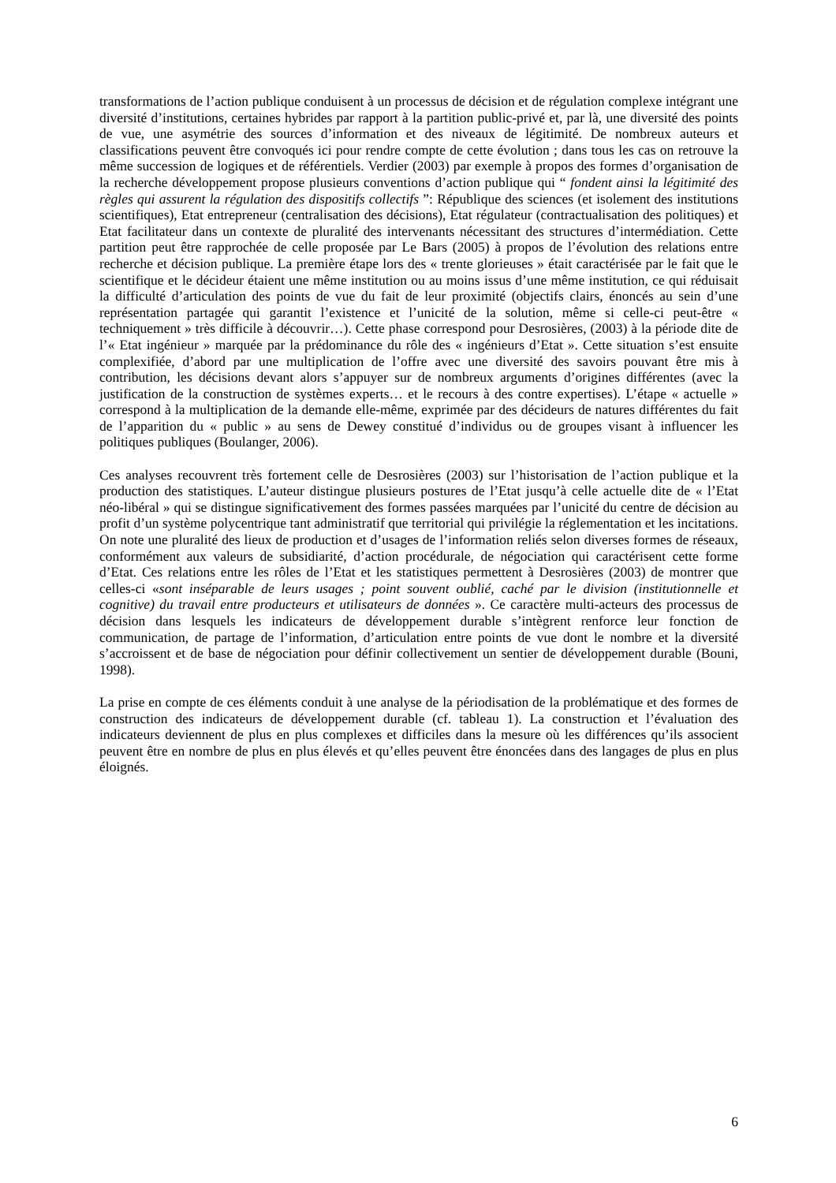transformations de l’action publique conduisent à un processus de décision et de régulation complexe intégrant une diversité d’institutions, certaines hybrides par rapport à la partition public-privé et, par là, une diversité des points de vue, une asymétrie des sources d’information et des niveaux de légitimité. De nombreux auteurs et classifications peuvent être convoqués ici pour rendre compte de cette évolution ; dans tous les cas on retrouve la même succession de logiques et de référentiels. Verdier (2003) par exemple à propos des formes d’organisation de la recherche développement propose plusieurs conventions d’action publique qui “ fondent ainsi la légitimité des règles qui assurent la régulation des dispositifs collectifs ”: République des sciences (et isolement des institutions scientifiques), Etat entrepreneur (centralisation des décisions), Etat régulateur (contractualisation des politiques) et Etat facilitateur dans un contexte de pluralité des intervenants nécessitant des structures d’intermédiation. Cette partition peut être rapprochée de celle proposée par Le Bars (2005) à propos de l’évolution des relations entre recherche et décision publique. La première étape lors des « trente glorieuses » était caractérisée par le fait que le scientifique et le décideur étaient une même institution ou au moins issus d’une même institution, ce qui réduisait la difficulté d’articulation des points de vue du fait de leur proximité (objectifs clairs, énoncés au sein d’une représentation partagée qui garantit l’existence et l’unicité de la solution, même si celle-ci peut-être « techniquement » très difficile à découvrir…). Cette phase correspond pour Desrosières, (2003) à la période dite de l’« Etat ingénieur » marquée par la prédominance du rôle des « ingénieurs d’Etat ». Cette situation s’est ensuite complexifiée, d’abord par une multiplication de l’offre avec une diversité des savoirs pouvant être mis à contribution, les décisions devant alors s’appuyer sur de nombreux arguments d’origines différentes (avec la justification de la construction de systèmes experts… et le recours à des contre expertises). L’étape « actuelle » correspond à la multiplication de la demande elle-même, exprimée par des décideurs de natures différentes du fait de l’apparition du « public » au sens de Dewey constitué d’individus ou de groupes visant à influencer les politiques publiques (Boulanger, 2006).
Ces analyses recouvrent très fortement celle de Desrosières (2003) sur l’historisation de l’action publique et la production des statistiques. L’auteur distingue plusieurs postures de l’Etat jusqu’à celle actuelle dite de « l’Etat néo-libéral » qui se distingue significativement des formes passées marquées par l’unicité du centre de décision au profit d’un système polycentrique tant administratif que territorial qui privilégie la réglementation et les incitations. On note une pluralité des lieux de production et d’usages de l’information reliés selon diverses formes de réseaux, conformément aux valeurs de subsidiarité, d’action procédurale, de négociation qui caractérisent cette forme d’Etat. Ces relations entre les rôles de l’Etat et les statistiques permettent à Desrosières (2003) de montrer que celles-ci «sont inséparable de leurs usages ; point souvent oublié, caché par le division (institutionnelle et cognitive) du travail entre producteurs et utilisateurs de données ». Ce caractère multi-acteurs des processus de décision dans lesquels les indicateurs de développement durable s’intègrent renforce leur fonction de communication, de partage de l’information, d’articulation entre points de vue dont le nombre et la diversité s’accroissent et de base de négociation pour définir collectivement un sentier de développement durable (Bouni, 1998).
La prise en compte de ces éléments conduit à une analyse de la périodisation de la problématique et des formes de construction des indicateurs de développement durable (cf. tableau 1). La construction et l’évaluation des indicateurs deviennent de plus en plus complexes et difficiles dans la mesure où les différences qu’ils associent peuvent être en nombre de plus en plus élevés et qu’elles peuvent être énoncées dans des langages de plus en plus éloignés.
6